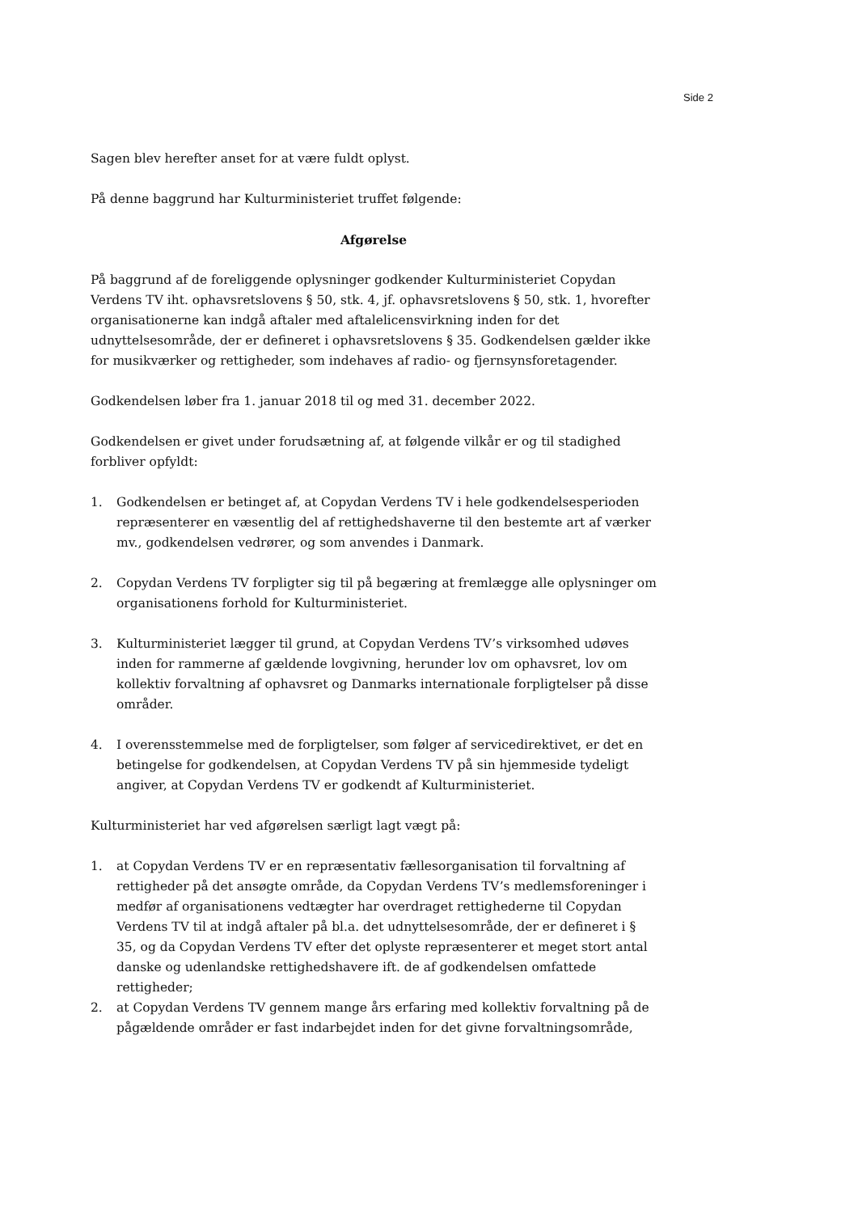Side 2
Sagen blev herefter anset for at være fuldt oplyst.
På denne baggrund har Kulturministeriet truffet følgende:
Afgørelse
På baggrund af de foreliggende oplysninger godkender Kulturministeriet Copydan Verdens TV iht. ophavsretslovens § 50, stk. 4, jf. ophavsretslovens § 50, stk. 1, hvorefter organisationerne kan indgå aftaler med aftalelicensvirkning inden for det udnyttelsesområde, der er defineret i ophavsretslovens § 35. Godkendelsen gælder ikke for musikværker og rettigheder, som indehaves af radio- og fjernsynsforetagender.
Godkendelsen løber fra 1. januar 2018 til og med 31. december 2022.
Godkendelsen er givet under forudsætning af, at følgende vilkår er og til stadighed forbliver opfyldt:
1. Godkendelsen er betinget af, at Copydan Verdens TV i hele godkendelsesperioden repræsenterer en væsentlig del af rettighedshaverne til den bestemte art af værker mv., godkendelsen vedrører, og som anvendes i Danmark.
2. Copydan Verdens TV forpligter sig til på begæring at fremlægge alle oplysninger om organisationens forhold for Kulturministeriet.
3. Kulturministeriet lægger til grund, at Copydan Verdens TV’s virksomhed udøves inden for rammerne af gældende lovgivning, herunder lov om ophavsret, lov om kollektiv forvaltning af ophavsret og Danmarks internationale forpligtelser på disse områder.
4. I overensstemmelse med de forpligtelser, som følger af servicedirektivet, er det en betingelse for godkendelsen, at Copydan Verdens TV på sin hjemmeside tydeligt angiver, at Copydan Verdens TV er godkendt af Kulturministeriet.
Kulturministeriet har ved afgørelsen særligt lagt vægt på:
1. at Copydan Verdens TV er en repræsentativ fællesorganisation til forvaltning af rettigheder på det ansøgte område, da Copydan Verdens TV’s medlemsforeninger i medfør af organisationens vedtægter har overdraget rettighederne til Copydan Verdens TV til at indgå aftaler på bl.a. det udnyttelsesområde, der er defineret i § 35, og da Copydan Verdens TV efter det oplyste repræsenterer et meget stort antal danske og udenlandske rettighedshavere ift. de af godkendelsen omfattede rettigheder;
2. at Copydan Verdens TV gennem mange års erfaring med kollektiv forvaltning på de pågældende områder er fast indarbejdet inden for det givne forvaltningsområde,